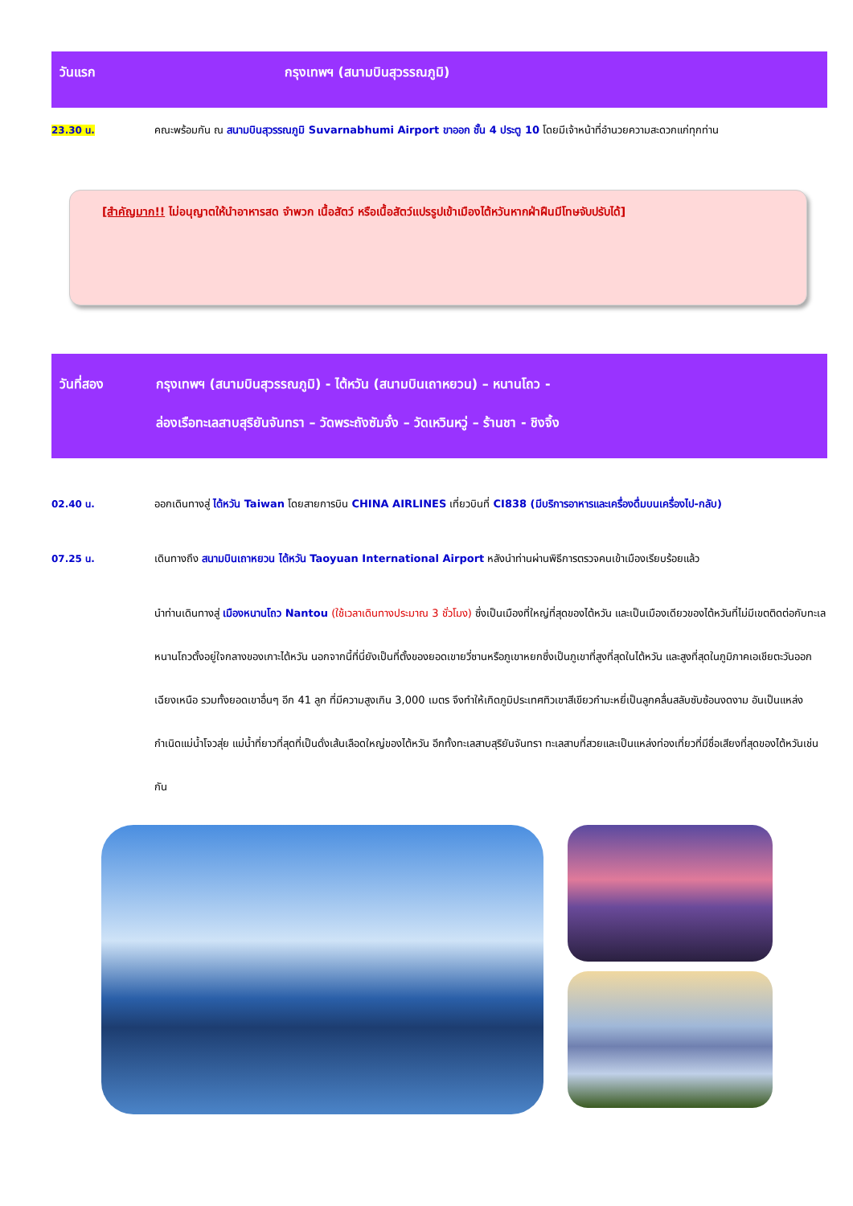วันแรก กรุงเทพฯ (สนามบินสุวรรณภูมิ)
23.30 น. คณะพร้อมกัน ณ สนามบินสุวรรณภูมิ Suvarnabhumi Airport ขาออก ชั้น 4 ประตู 10 โดยมีเจ้าหน้าที่อำนวยความสะดวกแก่ทุกท่าน
[สำคัญมาก!! ไม่อนุญาตให้นำอาหารสด จำพวก เนื้อสัตว์ หรือเนื้อสัตว์แปรรูปเข้าเมืองไต้หวันหากฝ่าฝืนมีโทษจับปรับได้]
วันที่สอง กรุงเทพฯ (สนามบินสุวรรณภูมิ) - ไต้หวัน (สนามบินเถาหยวน) – หนานโถว -
ล่องเรือทะเลสาบสุริยันจันทรา – วัดพระถังซัมจั๋ง – วัดเหวินหวู่ – ร้านชา - ชิงจิ้ง
02.40 น. ออกเดินทางสู่ ไต้หวัน Taiwan โดยสายการบิน CHINA AIRLINES เที่ยวบินที่ CI838 (มีบริการอาหารและเครื่องดื่มบนเครื่องไป-กลับ)
07.25 น. เดินทางถึง สนามบินเถาหยวน ไต้หวัน Taoyuan International Airport หลังนำท่านผ่านพิธีการตรวจคนเข้าเมืองเรียบร้อยแล้ว
นำท่านเดินทางสู่ เมืองหนานโถว Nantou (ใช้เวลาเดินทางประมาณ 3 ชั่วโมง) ซึ่งเป็นเมืองที่ใหญ่ที่สุดของไต้หวัน และเป็นเมืองเดียวของไต้หวันที่ไม่มีเขตติดต่อกับทะเล หนานโถวตั้งอยู่ใจกลางของเกาะไต้หวัน นอกจากนี้ที่นี่ยังเป็นที่ตั้งของยอดเขายวี่ซานหรือภูเขาหยกซึ่งเป็นภูเขาที่สูงที่สุดในไต้หวัน และสูงที่สุดในภูมิภาคเอเชียตะวันออกเฉียงเหนือ รวมทั้งยอดเขาอื่นๆ อีก 41 ลูก ที่มีความสูงเกิน 3,000 เมตร จึงทำให้เกิดภูมิประเทศทิวเขาสีเขียวกำมะหยี่เป็นลูกคลื่นสลับซับซ้อนงดงาม อันเป็นแหล่งกำเนิดแม่น้ำโจวสุ่ย แม่น้ำที่ยาวที่สุดที่เป็นดั่งเส้นเลือดใหญ่ของไต้หวัน อีกทั้งทะเลสาบสุริยันจันทรา ทะเลสาบที่สวยและเป็นแหล่งท่องเที่ยวที่มีชื่อเสียงที่สุดของไต้หวันเช่นกัน